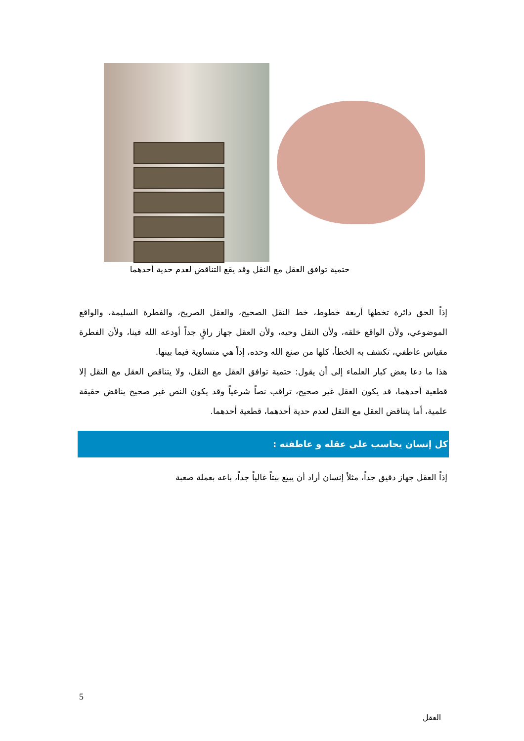حتمية توافق العقل مع النقل وقد يقع التناقض لعدم حدية أحدهما
إذاً الحق دائرة تخطها أربعة خطوط، خط النقل الصحيح، والعقل الصريح، والفطرة السليمة، والواقع الموضوعي، ولأن الواقع خلقه، ولأن النقل وحيه، ولأن العقل جهاز راقٍ جداً أودعه الله فينا، ولأن الفطرة مقياس عاطفي، تكشف به الخطأ، كلها من صنع الله وحده، إذاً هي متساوية فيما بينها.
هذا ما دعا بعض كبار العلماء إلى أن يقول: حتمية توافق العقل مع النقل، ولا يتناقض العقل مع النقل إلا قطعية أحدهما، قد يكون العقل غير صحيح، تراقب نصاً شرعياً وقد يكون النص غير صحيح يناقض حقيقة علمية، أما يتناقض العقل مع النقل لعدم حدية أحدهما، قطعية أحدهما.
كل إنسان يحاسب على عقله و عاطفته :
إذاً العقل جهاز دقيق جداً، مثلاً إنسان أراد أن يبيع بيتاً غالياً جداً، باعه بعملة صعبة
5
العقل